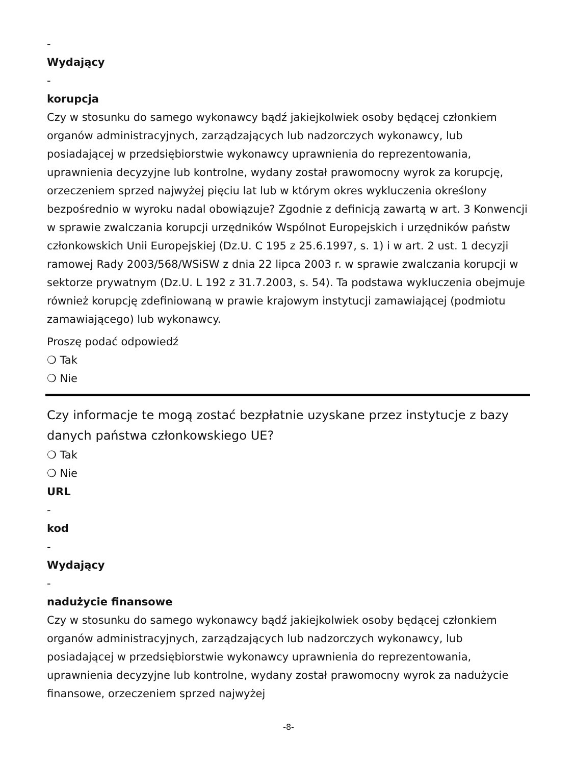-
Wydający
-
korupcja
Czy w stosunku do samego wykonawcy bądź jakiejkolwiek osoby będącej członkiem organów administracyjnych, zarządzających lub nadzorczych wykonawcy, lub posiadającej w przedsiębiorstwie wykonawcy uprawnienia do reprezentowania, uprawnienia decyzyjne lub kontrolne, wydany został prawomocny wyrok za korupcję, orzeczeniem sprzed najwyżej pięciu lat lub w którym okres wykluczenia określony bezpośrednio w wyroku nadal obowiązuje? Zgodnie z definicją zawartą w art. 3 Konwencji w sprawie zwalczania korupcji urzędników Wspólnot Europejskich i urzędników państw członkowskich Unii Europejskiej (Dz.U. C 195 z 25.6.1997, s. 1) i w art. 2 ust. 1 decyzji ramowej Rady 2003/568/WSiSW z dnia 22 lipca 2003 r. w sprawie zwalczania korupcji w sektorze prywatnym (Dz.U. L 192 z 31.7.2003, s. 54). Ta podstawa wykluczenia obejmuje również korupcję zdefiniowaną w prawie krajowym instytucji zamawiającej (podmiotu zamawiającego) lub wykonawcy.
Proszę podać odpowiedź
❍ Tak
❍ Nie
Czy informacje te mogą zostać bezpłatnie uzyskane przez instytucje z bazy danych państwa członkowskiego UE?
❍ Tak
❍ Nie
URL
-
kod
-
Wydający
-
nadużycie finansowe
Czy w stosunku do samego wykonawcy bądź jakiejkolwiek osoby będącej członkiem organów administracyjnych, zarządzających lub nadzorczych wykonawcy, lub posiadającej w przedsiębiorstwie wykonawcy uprawnienia do reprezentowania, uprawnienia decyzyjne lub kontrolne, wydany został prawomocny wyrok za nadużycie finansowe, orzeczeniem sprzed najwyżej
-8-